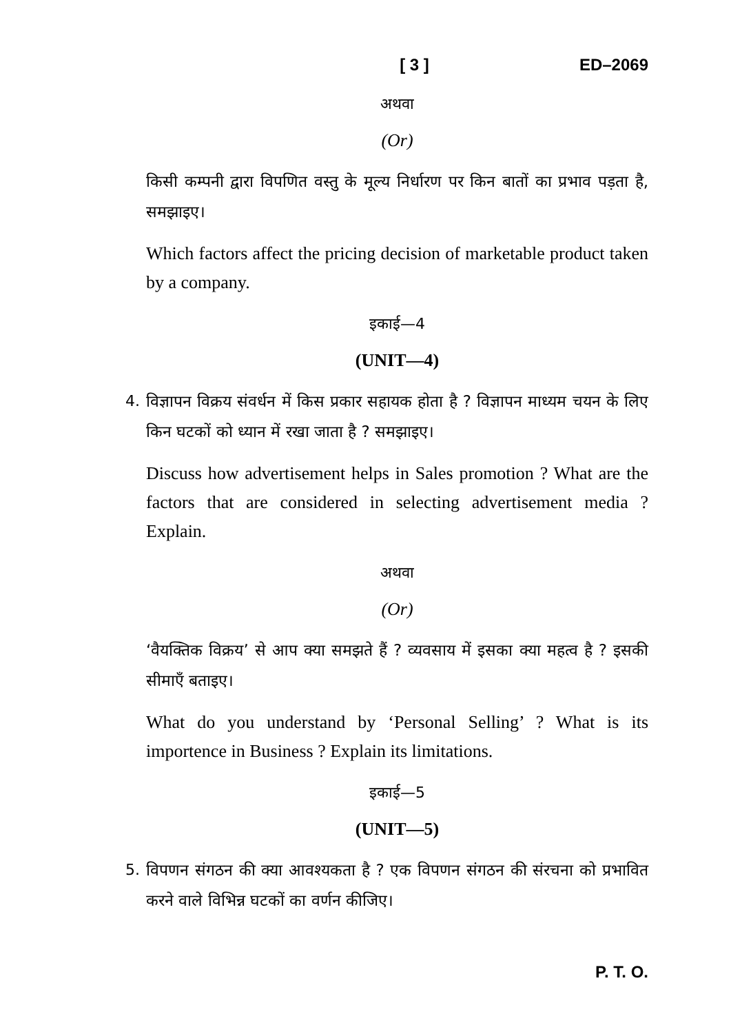[ 3 ] ED–2069
अथवा
(Or)
किसी कम्पनी द्वारा विपणित वस्तु के मूल्य निर्धारण पर किन बातों का प्रभाव पड़ता है, समझाइए।
Which factors affect the pricing decision of marketable product taken by a company.
इकाई—4
(UNIT—4)
4. विज्ञापन विक्रय संवर्धन में किस प्रकार सहायक होता है ? विज्ञापन माध्यम चयन के लिए किन घटकों को ध्यान में रखा जाता है ? समझाइए।
Discuss how advertisement helps in Sales promotion ? What are the factors that are considered in selecting advertisement media ? Explain.
अथवा
(Or)
‘वैयक्तिक विक्रय’ से आप क्या समझते हैं ? व्यवसाय में इसका क्या महत्व है ? इसकी सीमाएँ बताइए।
What do you understand by ‘Personal Selling’ ? What is its importence in Business ? Explain its limitations.
इकाई—5
(UNIT—5)
5. विपणन संगठन की क्या आवश्यकता है ? एक विपणन संगठन की संरचना को प्रभावित करने वाले विभिन्न घटकों का वर्णन कीजिए।
P. T. O.